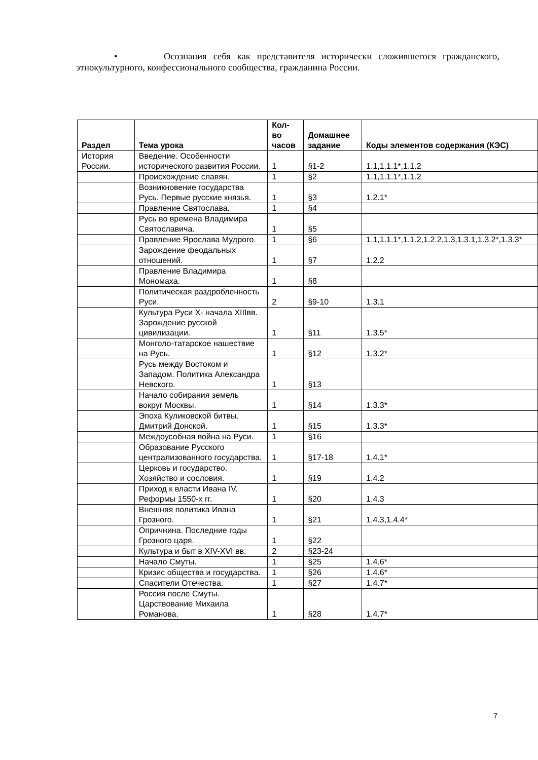• Осознания себя как представителя исторически сложившегося гражданского, этнокультурного, конфессионального сообщества, гражданина России.
| Раздел | Тема урока | Кол-во часов | Домашнее задание | Коды элементов содержания (КЭС) |
| --- | --- | --- | --- | --- |
| История России. | Введение. Особенности исторического развития России. | 1 | §1-2 | 1.1,1.1.1*,1.1.2 |
| | Происхождение славян. | 1 | §2 | 1.1,1.1.1*,1.1.2 |
| | Возникновение государства Русь. Первые русские князья. | 1 | §3 | 1.2.1* |
| | Правление Святослава. | 1 | §4 | |
| | Русь во времена Владимира Святославича. | 1 | §5 | |
| | Правление Ярослава Мудрого. | 1 | §6 | 1.1,1.1.1*,1.1.2,1.2.2,1.3,1.3.1,1.3.2*,1.3.3* |
| | Зарождение феодальных отношений. | 1 | §7 | 1.2.2 |
| | Правление Владимира Мономаха. | 1 | §8 | |
| | Политическая раздробленность Руси. | 2 | §9-10 | 1.3.1 |
| | Культура Руси X- начала XIIIвв. Зарождение русской цивилизации. | 1 | §11 | 1.3.5* |
| | Монголо-татарское нашествие на Русь. | 1 | §12 | 1.3.2* |
| | Русь между Востоком и Западом. Политика Александра Невского. | 1 | §13 | |
| | Начало собирания земель вокруг Москвы. | 1 | §14 | 1.3.3* |
| | Эпоха Куликовской битвы. Дмитрий Донской. | 1 | §15 | 1.3.3* |
| | Междоусобная война на Руси. | 1 | §16 | |
| | Образование Русского централизованного государства. | 1 | §17-18 | 1.4.1* |
| | Церковь и государство. Хозяйство и сословия. | 1 | §19 | 1.4.2 |
| | Приход к власти Ивана IV. Реформы 1550-х гг. | 1 | §20 | 1.4.3 |
| | Внешняя политика Ивана Грозного. | 1 | §21 | 1.4.3,1.4.4* |
| | Опричнина. Последние годы Грозного царя. | 1 | §22 | |
| | Культура и быт в XIV-XVI вв. | 2 | §23-24 | |
| | Начало Смуты. | 1 | §25 | 1.4.6* |
| | Кризис общества и государства. | 1 | §26 | 1.4.6* |
| | Спасители Отечества. | 1 | §27 | 1.4.7* |
| | Россия после Смуты. Царствование Михаила Романова. | 1 | §28 | 1.4.7* |
7